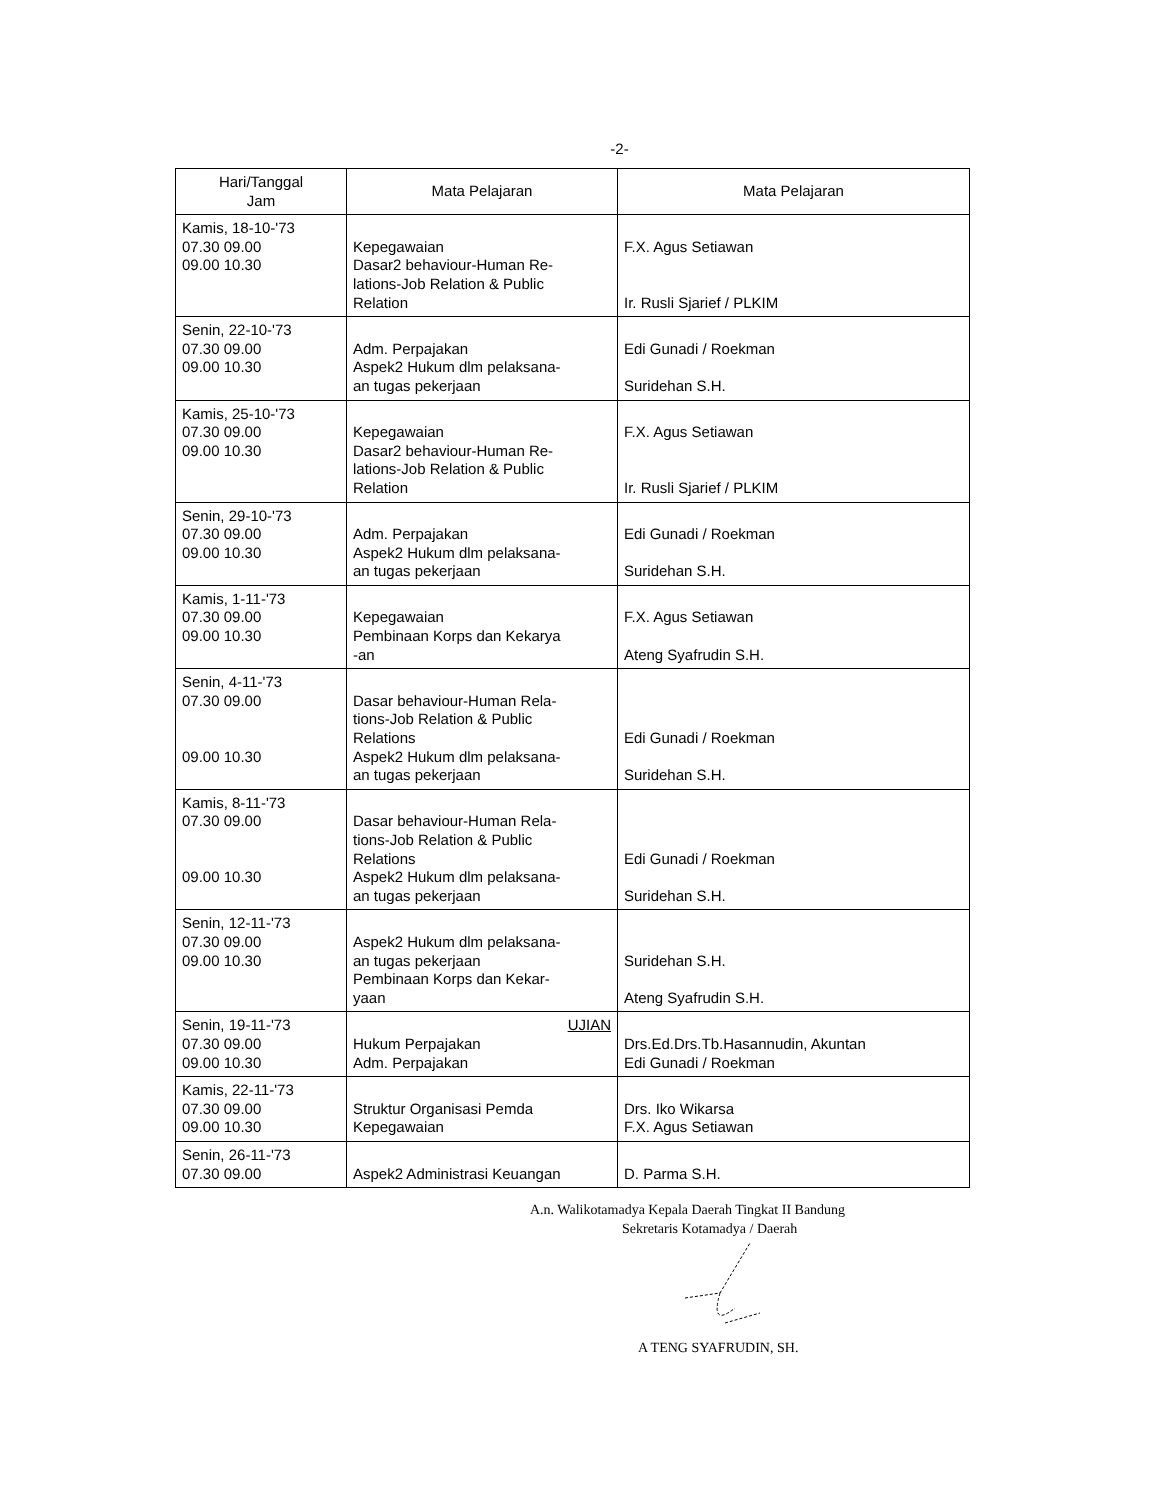-2-
| Hari/Tanggal Jam | Mata Pelajaran | Mata Pelajaran |
| --- | --- | --- |
| Kamis, 18-10-'73 07.30 09.00 09.00 10.30 | Kepegawaian Dasar2 behaviour-Human Re- lations-Job Relation & Public Relation | F.X. Agus Setiawan Ir. Rusli Sjarief / PLKIM |
| Senin, 22-10-'73 07.30 09.00 09.00 10.30 | Adm. Perpajakan Aspek2 Hukum dlm pelaksana- an tugas pekerjaan | Edi Gunadi / Roekman Suridehan S.H. |
| Kamis, 25-10-'73 07.30 09.00 09.00 10.30 | Kepegawaian Dasar2 behaviour-Human Re- lations-Job Relation & Public Relation | F.X. Agus Setiawan Ir. Rusli Sjarief / PLKIM |
| Senin, 29-10-'73 07.30 09.00 09.00 10.30 | Adm. Perpajakan Aspek2 Hukum dlm pelaksana- an tugas pekerjaan | Edi Gunadi / Roekman Suridehan S.H. |
| Kamis, 1-11-'73 07.30 09.00 09.00 10.30 | Kepegawaian Pembinaan Korps dan Kekarya -an | F.X. Agus Setiawan Ateng Syafrudin S.H. |
| Senin, 4-11-'73 07.30 09.00 09.00 10.30 | Dasar behaviour-Human Rela- tions-Job Relation & Public Relations Aspek2 Hukum dlm pelaksana- an tugas pekerjaan | Edi Gunadi / Roekman Suridehan S.H. |
| Kamis, 8-11-'73 07.30 09.00 09.00 10.30 | Dasar behaviour-Human Rela- tions-Job Relation & Public Relations Aspek2 Hukum dlm pelaksana- an tugas pekerjaan | Edi Gunadi / Roekman Suridehan S.H. |
| Senin, 12-11-'73 07.30 09.00 09.00 10.30 | Aspek2 Hukum dlm pelaksana- an tugas pekerjaan Pembinaan Korps dan Kekar- yaan | Suridehan S.H. Ateng Syafrudin S.H. |
| Senin, 19-11-'73 07.30 09.00 09.00 10.30 | UJIAN Hukum Perpajakan Adm. Perpajakan | Drs.Ed.Drs.Tb.Hasannudin, Akuntan Edi Gunadi / Roekman |
| Kamis, 22-11-'73 07.30 09.00 09.00 10.30 | Struktur Organisasi Pemda Kepegawaian | Drs. Iko Wikarsa F.X. Agus Setiawan |
| Senin, 26-11-'73 07.30 09.00 | Aspek2 Administrasi Keuangan | D. Parma S.H. |
A.n. Walikotamadya Kepala Daerah Tingkat II Bandung
Sekretaris Kotamadya / Daerah
A TENG SYAFRUDIN, SH.